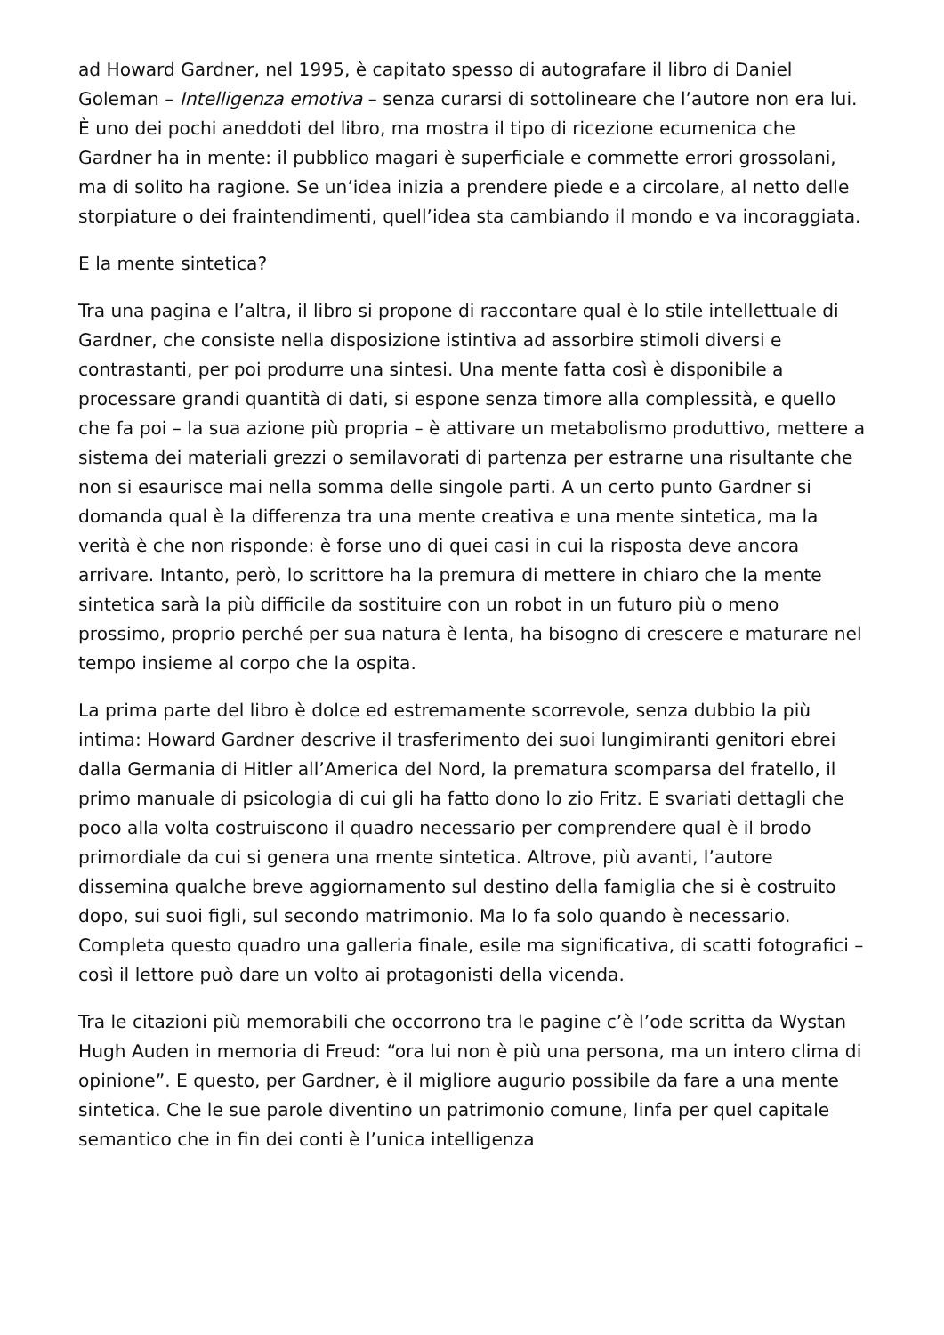ad Howard Gardner, nel 1995, è capitato spesso di autografare il libro di Daniel Goleman – Intelligenza emotiva – senza curarsi di sottolineare che l’autore non era lui. È uno dei pochi aneddoti del libro, ma mostra il tipo di ricezione ecumenica che Gardner ha in mente: il pubblico magari è superficiale e commette errori grossolani, ma di solito ha ragione. Se un’idea inizia a prendere piede e a circolare, al netto delle storpiature o dei fraintendimenti, quell’idea sta cambiando il mondo e va incoraggiata.
E la mente sintetica?
Tra una pagina e l’altra, il libro si propone di raccontare qual è lo stile intellettuale di Gardner, che consiste nella disposizione istintiva ad assorbire stimoli diversi e contrastanti, per poi produrre una sintesi. Una mente fatta così è disponibile a processare grandi quantità di dati, si espone senza timore alla complessità, e quello che fa poi – la sua azione più propria – è attivare un metabolismo produttivo, mettere a sistema dei materiali grezzi o semilavorati di partenza per estrarne una risultante che non si esaurisce mai nella somma delle singole parti. A un certo punto Gardner si domanda qual è la differenza tra una mente creativa e una mente sintetica, ma la verità è che non risponde: è forse uno di quei casi in cui la risposta deve ancora arrivare. Intanto, però, lo scrittore ha la premura di mettere in chiaro che la mente sintetica sarà la più difficile da sostituire con un robot in un futuro più o meno prossimo, proprio perché per sua natura è lenta, ha bisogno di crescere e maturare nel tempo insieme al corpo che la ospita.
La prima parte del libro è dolce ed estremamente scorrevole, senza dubbio la più intima: Howard Gardner descrive il trasferimento dei suoi lungimiranti genitori ebrei dalla Germania di Hitler all’America del Nord, la prematura scomparsa del fratello, il primo manuale di psicologia di cui gli ha fatto dono lo zio Fritz. E svariati dettagli che poco alla volta costruiscono il quadro necessario per comprendere qual è il brodo primordiale da cui si genera una mente sintetica. Altrove, più avanti, l’autore dissemina qualche breve aggiornamento sul destino della famiglia che si è costruito dopo, sui suoi figli, sul secondo matrimonio. Ma lo fa solo quando è necessario. Completa questo quadro una galleria finale, esile ma significativa, di scatti fotografici – così il lettore può dare un volto ai protagonisti della vicenda.
Tra le citazioni più memorabili che occorrono tra le pagine c’è l’ode scritta da Wystan Hugh Auden in memoria di Freud: “ora lui non è più una persona, ma un intero clima di opinione”. E questo, per Gardner, è il migliore augurio possibile da fare a una mente sintetica. Che le sue parole diventino un patrimonio comune, linfa per quel capitale semantico che in fin dei conti è l’unica intelligenza